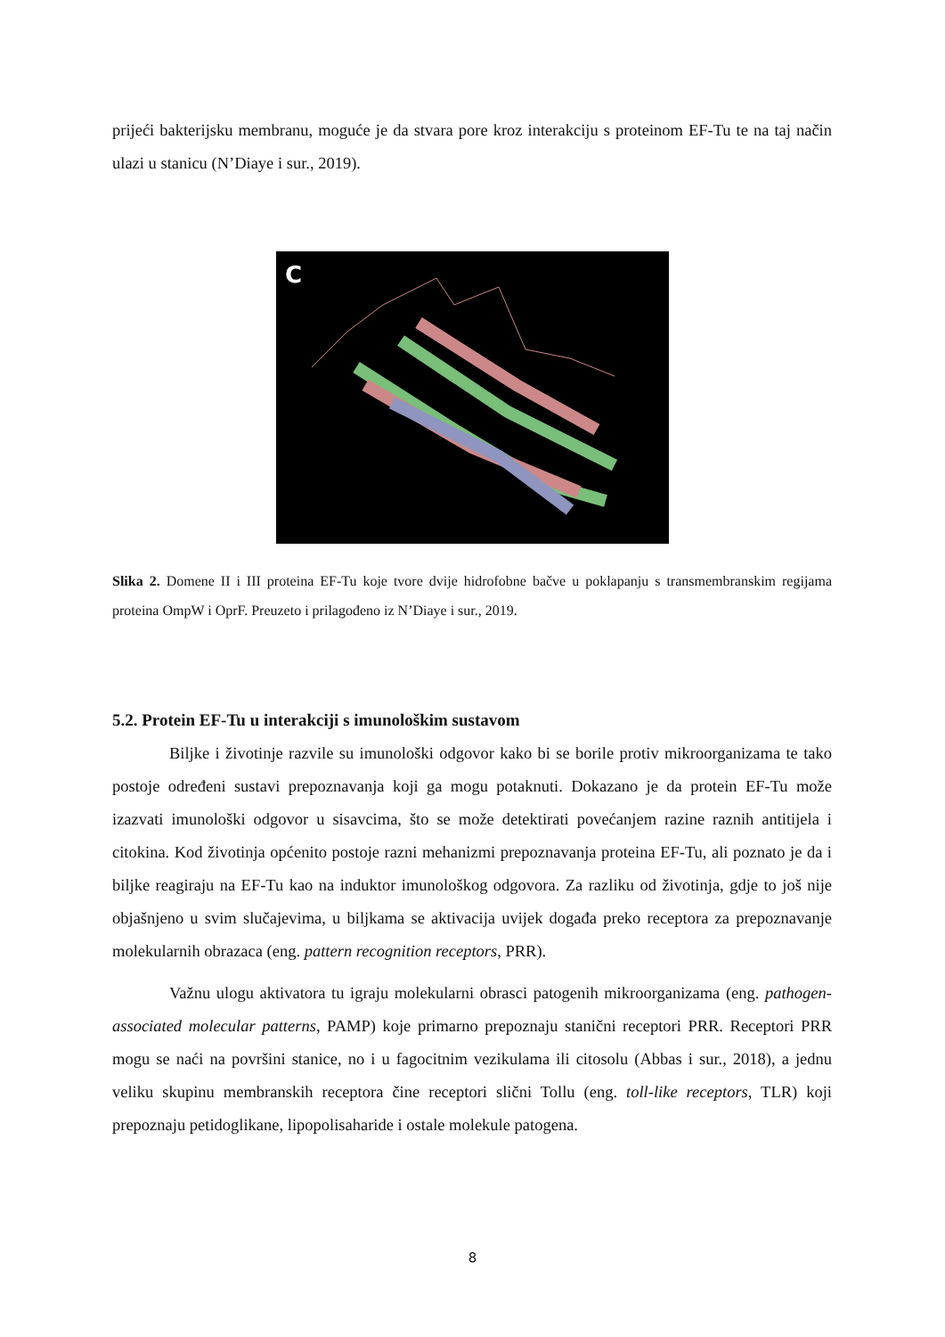prijeći bakterijsku membranu, moguće je da stvara pore kroz interakciju s proteinom EF-Tu te na taj način ulazi u stanicu (N’Diaye i sur., 2019).
C
Slika 2. Domene II i III proteina EF-Tu koje tvore dvije hidrofobne bačve u poklapanju s transmembranskim regijama proteina OmpW i OprF. Preuzeto i prilagođeno iz N’Diaye i sur., 2019.
5.2. Protein EF-Tu u interakciji s imunološkim sustavom
Biljke i životinje razvile su imunološki odgovor kako bi se borile protiv mikroorganizama te tako postoje određeni sustavi prepoznavanja koji ga mogu potaknuti. Dokazano je da protein EF-Tu može izazvati imunološki odgovor u sisavcima, što se može detektirati povećanjem razine raznih antitijela i citokina. Kod životinja općenito postoje razni mehanizmi prepoznavanja proteina EF-Tu, ali poznato je da i biljke reagiraju na EF-Tu kao na induktor imunološkog odgovora. Za razliku od životinja, gdje to još nije objašnjeno u svim slučajevima, u biljkama se aktivacija uvijek događa preko receptora za prepoznavanje molekularnih obrazaca (eng. pattern recognition receptors, PRR).
Važnu ulogu aktivatora tu igraju molekularni obrasci patogenih mikroorganizama (eng. pathogen-associated molecular patterns, PAMP) koje primarno prepoznaju stanični receptori PRR. Receptori PRR mogu se naći na površini stanice, no i u fagocitnim vezikulama ili citosolu (Abbas i sur., 2018), a jednu veliku skupinu membranskih receptora čine receptori slični Tollu (eng. toll-like receptors, TLR) koji prepoznaju petidoglikane, lipopolisaharide i ostale molekule patogena.
8